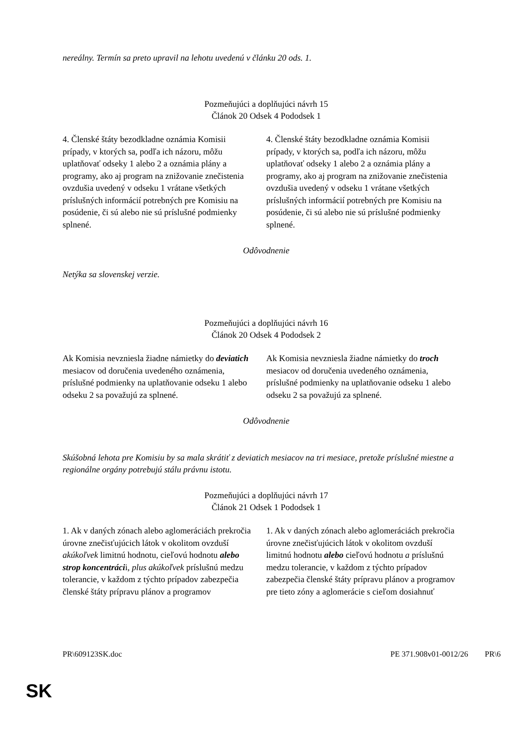nereálny. Termín sa preto upravil na lehotu uvedenú v článku 20 ods. 1.
Pozmeňujúci a doplňujúci návrh 15
Článok 20 Odsek 4 Pododsek 1
| 4. Členské štáty bezodkladne oznámia Komisii prípady, v ktorých sa, podľa ich názoru, môžu uplatňovať odseky 1 alebo 2 a oznámia plány a programy, ako aj program na znižovanie znečistenia ovzdušia uvedený v odseku 1 vrátane všetkých príslušných informácií potrebných pre Komisiu na posúdenie, či sú alebo nie sú príslušné podmienky splnené. | 4. Členské štáty bezodkladne oznámia Komisii prípady, v ktorých sa, podľa ich názoru, môžu uplatňovať odseky 1 alebo 2 a oznámia plány a programy, ako aj program na znižovanie znečistenia ovzdušia uvedený v odseku 1 vrátane všetkých príslušných informácií potrebných pre Komisiu na posúdenie, či sú alebo nie sú príslušné podmienky splnené. |
Odôvodnenie
Netýka sa slovenskej verzie.
Pozmeňujúci a doplňujúci návrh 16
Článok 20 Odsek 4 Pododsek 2
| Ak Komisia nevzniesla žiadne námietky do deviatich mesiacov od doručenia uvedeného oznámenia, príslušné podmienky na uplatňovanie odseku 1 alebo odseku 2 sa považujú za splnené. | Ak Komisia nevzniesla žiadne námietky do troch mesiacov od doručenia uvedeného oznámenia, príslušné podmienky na uplatňovanie odseku 1 alebo odseku 2 sa považujú za splnené. |
Odôvodnenie
Skúšobná lehota pre Komisiu by sa mala skrátiť z deviatich mesiacov na tri mesiace, pretože príslušné miestne a regionálne orgány potrebujú stálu právnu istotu.
Pozmeňujúci a doplňujúci návrh 17
Článok 21 Odsek 1 Pododsek 1
| 1. Ak v daných zónach alebo aglomeráciách prekročia úrovne znečisťujúcich látok v okolitom ovzduší akúkoľvek limitnú hodnotu, cieľovú hodnotu alebo strop koncentráci i, plus akúkoľvek príslušnú medzu tolerancie, v každom z týchto prípadov zabezpečia členské štáty prípravu plánov a programov | 1. Ak v daných zónach alebo aglomeráciách prekročia úrovne znečisťujúcich látok v okolitom ovzduší limitnú hodnotu alebo cieľovú hodnotu a príslušnú medzu tolerancie, v každom z týchto prípadov zabezpečia členské štáty prípravu plánov a programov pre tieto zóny a aglomerácie s cieľom dosiahnuť |
PR\609123SK.doc PE 371.908v01-00 12/26 PR\6
SK